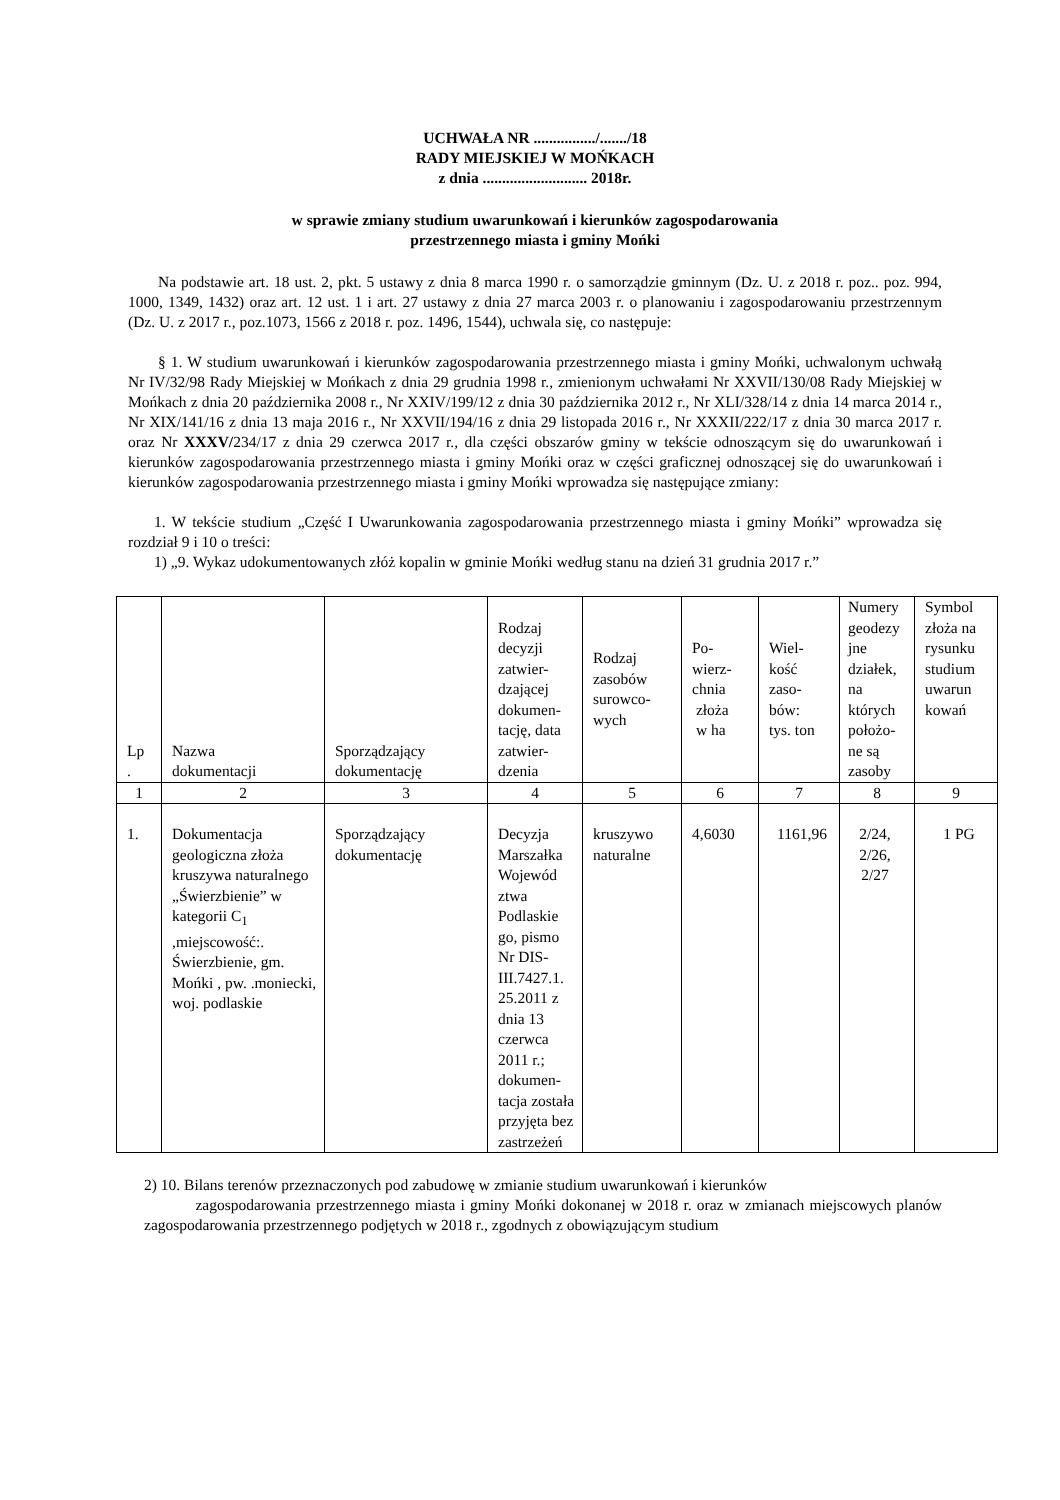UCHWAŁA NR ................/......./18
RADY MIEJSKIEJ W MOŃKACH
z dnia ........................... 2018r.
w sprawie zmiany studium uwarunkowań i kierunków zagospodarowania
przestrzennego miasta i gminy Mońki
Na podstawie art. 18 ust. 2, pkt. 5 ustawy z dnia 8 marca 1990 r. o samorządzie gminnym (Dz. U. z 2018 r. poz.. poz. 994, 1000, 1349, 1432) oraz art. 12 ust. 1 i art. 27 ustawy z dnia 27 marca 2003 r. o planowaniu i zagospodarowaniu przestrzennym (Dz. U. z 2017 r., poz.1073, 1566 z 2018 r. poz. 1496, 1544), uchwala się, co następuje:
§ 1. W studium uwarunkowań i kierunków zagospodarowania przestrzennego miasta i gminy Mońki, uchwalonym uchwałą Nr IV/32/98 Rady Miejskiej w Mońkach z dnia 29 grudnia 1998 r., zmienionym uchwałami Nr XXVII/130/08 Rady Miejskiej w Mońkach z dnia 20 października 2008 r., Nr XXIV/199/12 z dnia 30 października 2012 r., Nr XLI/328/14 z dnia 14 marca 2014 r., Nr XIX/141/16 z dnia 13 maja 2016 r., Nr XXVII/194/16 z dnia 29 listopada 2016 r., Nr XXXII/222/17 z dnia 30 marca 2017 r. oraz Nr XXXV/234/17 z dnia 29 czerwca 2017 r., dla części obszarów gminy w tekście odnoszącym się do uwarunkowań i kierunków zagospodarowania przestrzennego miasta i gminy Mońki oraz w części graficznej odnoszącej się do uwarunkowań i kierunków zagospodarowania przestrzennego miasta i gminy Mońki wprowadza się następujące zmiany:
1. W tekście studium „Część I Uwarunkowania zagospodarowania przestrzennego miasta i gminy Mońki” wprowadza się rozdział 9 i 10 o treści:
1) „9. Wykaz udokumentowanych złóż kopalin w gminie Mońki według stanu na dzień 31 grudnia 2017 r.”
| Lp . | Nazwa dokumentacji | Sporządzający dokumentację | Rodzaj decyzji zatwier- dzającej dokumen- tację, data zatwier- dzenia | Rodzaj zasobów surowco- wych | Po- wierz- chnia złoża w ha | Wiel- kość zaso- bów: tys. ton | Numery geodezy jne działek, na których położo- ne są zasoby | Symbol złoża na rysunku studium uwarun kowań |
| --- | --- | --- | --- | --- | --- | --- | --- | --- |
| 1 | 2 | 3 | 4 | 5 | 6 | 7 | 8 | 9 |
| 1. | Dokumentacja geologiczna złoża kruszywa naturalnego „Świerzbienie” w kategorii C<sub>1</sub> ,miejscowość:. Świerzbienie, gm. Mońki , pw. .moniecki, woj. podlaskie | Sporządzający dokumentację | Decyzja Marszałka Wojewód ztwa Podlaskie go, pismo Nr DIS-III.7427.1. 25.2011 z dnia 13 czerwca 2011 r.; dokumen-tacja została przyjęta bez zastrzeżeń | kruszywo naturalne | 4,6030 | 1161,96 | 2/24, 2/26, 2/27 | 1 PG |
2) 10. Bilans terenów przeznaczonych pod zabudowę w zmianie studium uwarunkowań i kierunków
zagospodarowania przestrzennego miasta i gminy Mońki dokonanej w 2018 r. oraz w zmianach miejscowych planów zagospodarowania przestrzennego podjętych w 2018 r., zgodnych z obowiązującym studium